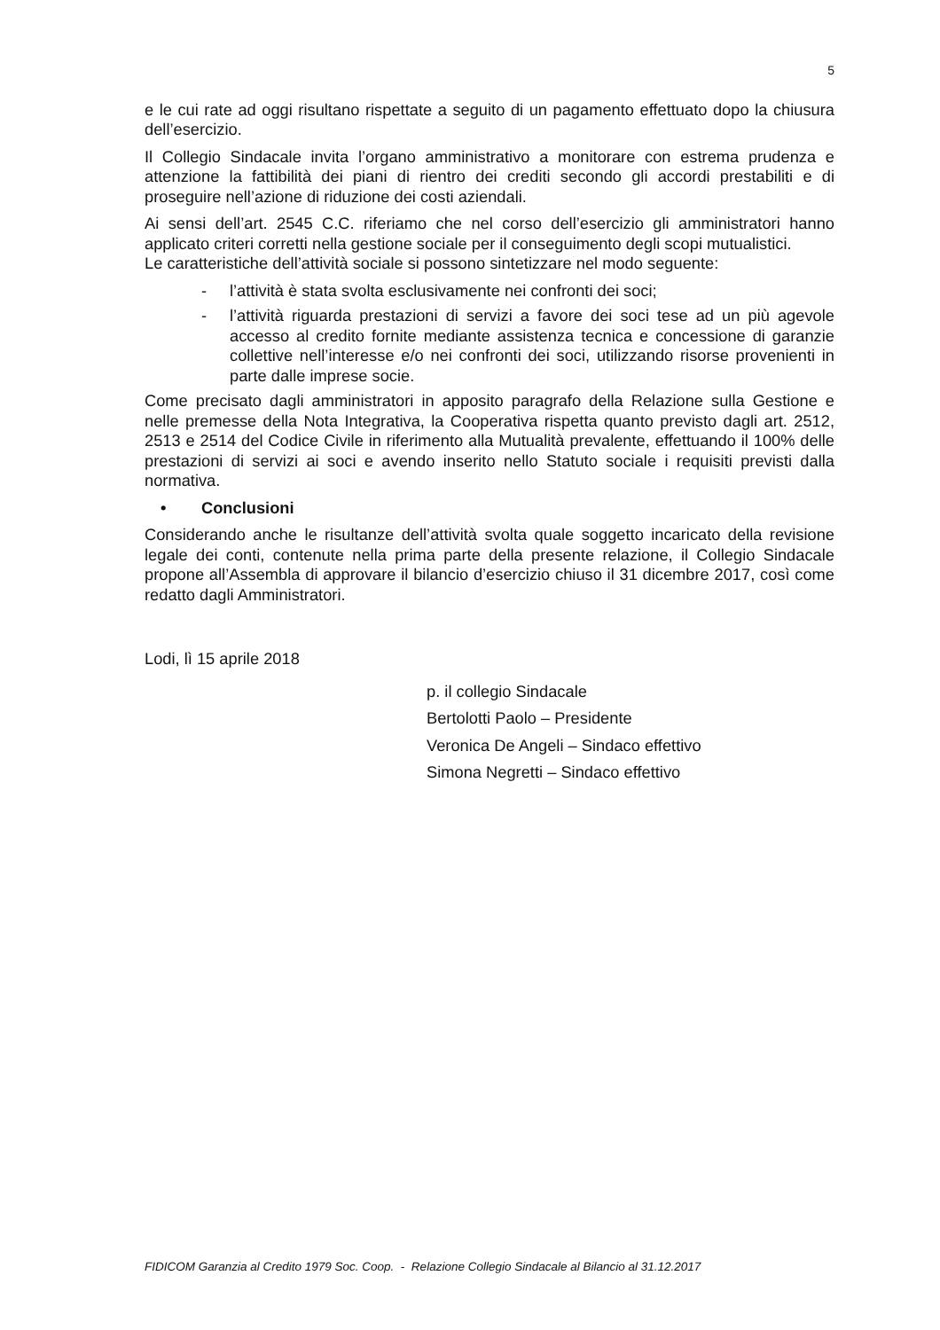5
e le cui rate ad oggi risultano rispettate a seguito di un pagamento effettuato dopo la chiusura dell’esercizio.
Il Collegio Sindacale invita l’organo amministrativo a monitorare con estrema prudenza e attenzione la fattibilità dei piani di rientro dei crediti secondo gli accordi prestabiliti e di proseguire nell’azione di riduzione dei costi aziendali.
Ai sensi dell’art. 2545 C.C. riferiamo che nel corso dell’esercizio gli amministratori hanno applicato criteri corretti nella gestione sociale per il conseguimento degli scopi mutualistici.
Le caratteristiche dell’attività sociale si possono sintetizzare nel modo seguente:
- l’attività è stata svolta esclusivamente nei confronti dei soci;
- l’attività riguarda prestazioni di servizi a favore dei soci tese ad un più agevole accesso al credito fornite mediante assistenza tecnica e concessione di garanzie collettive nell’interesse e/o nei confronti dei soci, utilizzando risorse provenienti in parte dalle imprese socie.
Come precisato dagli amministratori in apposito paragrafo della Relazione sulla Gestione e nelle premesse della Nota Integrativa, la Cooperativa rispetta quanto previsto dagli art. 2512, 2513 e 2514 del Codice Civile in riferimento alla Mutualità prevalente, effettuando il 100% delle prestazioni di servizi ai soci e avendo inserito nello Statuto sociale i requisiti previsti dalla normativa.
• Conclusioni
Considerando anche le risultanze dell’attività svolta quale soggetto incaricato della revisione legale dei conti, contenute nella prima parte della presente relazione, il Collegio Sindacale propone all’Assembla di approvare il bilancio d’esercizio chiuso il 31 dicembre 2017, così come redatto dagli Amministratori.
Lodi, lì 15 aprile 2018
p. il collegio Sindacale
Bertolotti Paolo – Presidente
Veronica De Angeli – Sindaco effettivo
Simona Negretti – Sindaco effettivo
FIDICOM Garanzia al Credito 1979 Soc. Coop. - Relazione Collegio Sindacale al Bilancio al 31.12.2017